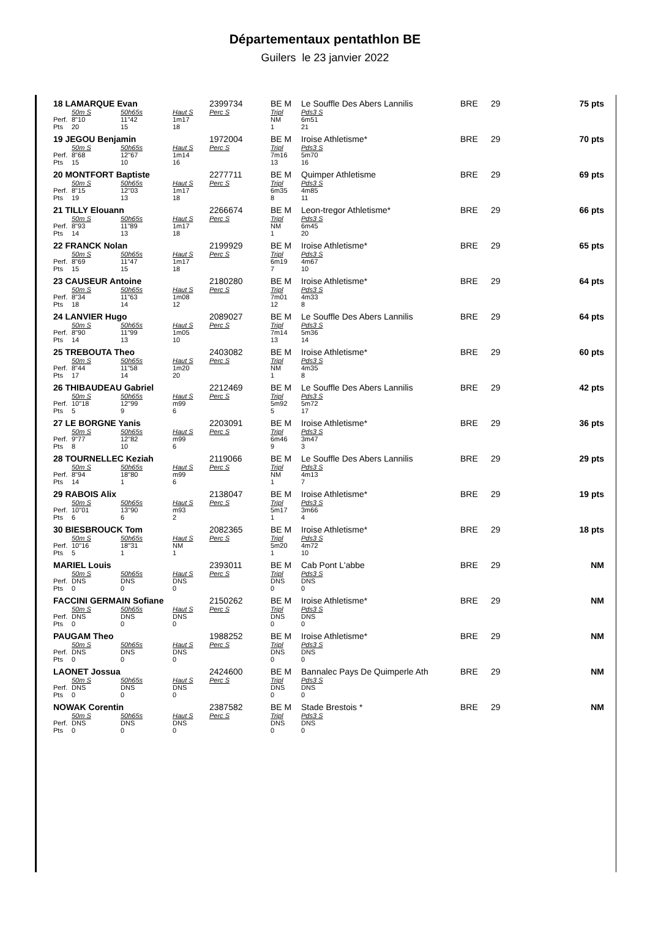Départementaux pentathlon BE
Guilers le 23 janvier 2022
| 18 LAMARQUE Evan | | | | 2399734 | BE M | Le Souffle Des Abers Lannilis | BRE | 29 | 75 pts |
| | 50m S | 50h65s | Haut S | Perc S | Tripl | Pds3 S | | | |
| Perf. | 8"10 | 11"42 | 1m17 | | NM | 6m51 | | | |
| Pts | 20 | 15 | 18 | | 1 | 21 | | | |
| 19 JEGOU Benjamin | | | | 1972004 | BE M | Iroise Athletisme* | BRE | 29 | 70 pts |
| | 50m S | 50h65s | Haut S | Perc S | Tripl | Pds3 S | | | |
| Perf. | 8"68 | 12"67 | 1m14 | | 7m16 | 5m70 | | | |
| Pts | 15 | 10 | 16 | | 13 | 16 | | | |
| 20 MONTFORT Baptiste | | | | 2277711 | BE M | Quimper Athletisme | BRE | 29 | 69 pts |
| | 50m S | 50h65s | Haut S | Perc S | Tripl | Pds3 S | | | |
| Perf. | 8"15 | 12"03 | 1m17 | | 6m35 | 4m85 | | | |
| Pts | 19 | 13 | 18 | | 8 | 11 | | | |
| 21 TILLY Elouann | | | | 2266674 | BE M | Leon-tregor Athletisme* | BRE | 29 | 66 pts |
| | 50m S | 50h65s | Haut S | Perc S | Tripl | Pds3 S | | | |
| Perf. | 8"93 | 11"89 | 1m17 | | NM | 6m45 | | | |
| Pts | 14 | 13 | 18 | | 1 | 20 | | | |
| 22 FRANCK Nolan | | | | 2199929 | BE M | Iroise Athletisme* | BRE | 29 | 65 pts |
| | 50m S | 50h65s | Haut S | Perc S | Tripl | Pds3 S | | | |
| Perf. | 8"69 | 11"47 | 1m17 | | 6m19 | 4m67 | | | |
| Pts | 15 | 15 | 18 | | 7 | 10 | | | |
| 23 CAUSEUR Antoine | | | | 2180280 | BE M | Iroise Athletisme* | BRE | 29 | 64 pts |
| | 50m S | 50h65s | Haut S | Perc S | Tripl | Pds3 S | | | |
| Perf. | 8"34 | 11"63 | 1m08 | | 7m01 | 4m33 | | | |
| Pts | 18 | 14 | 12 | | 12 | 8 | | | |
| 24 LANVIER Hugo | | | | 2089027 | BE M | Le Souffle Des Abers Lannilis | BRE | 29 | 64 pts |
| | 50m S | 50h65s | Haut S | Perc S | Tripl | Pds3 S | | | |
| Perf. | 8"90 | 11"99 | 1m05 | | 7m14 | 5m36 | | | |
| Pts | 14 | 13 | 10 | | 13 | 14 | | | |
| 25 TREBOUTA Theo | | | | 2403082 | BE M | Iroise Athletisme* | BRE | 29 | 60 pts |
| | 50m S | 50h65s | Haut S | Perc S | Tripl | Pds3 S | | | |
| Perf. | 8"44 | 11"58 | 1m20 | | NM | 4m35 | | | |
| Pts | 17 | 14 | 20 | | 1 | 8 | | | |
| 26 THIBAUDEAU Gabriel | | | | 2212469 | BE M | Le Souffle Des Abers Lannilis | BRE | 29 | 42 pts |
| | 50m S | 50h65s | Haut S | Perc S | Tripl | Pds3 S | | | |
| Perf. | 10"18 | 12"99 | m99 | | 5m92 | 5m72 | | | |
| Pts | 5 | 9 | 6 | | 5 | 17 | | | |
| 27 LE BORGNE Yanis | | | | 2203091 | BE M | Iroise Athletisme* | BRE | 29 | 36 pts |
| | 50m S | 50h65s | Haut S | Perc S | Tripl | Pds3 S | | | |
| Perf. | 9"77 | 12"82 | m99 | | 6m46 | 3m47 | | | |
| Pts | 8 | 10 | 6 | | 9 | 3 | | | |
| 28 TOURNELLEC Keziah | | | | 2119066 | BE M | Le Souffle Des Abers Lannilis | BRE | 29 | 29 pts |
| | 50m S | 50h65s | Haut S | Perc S | Tripl | Pds3 S | | | |
| Perf. | 8"94 | 18"80 | m99 | | NM | 4m13 | | | |
| Pts | 14 | 1 | 6 | | 1 | 7 | | | |
| 29 RABOIS Alix | | | | 2138047 | BE M | Iroise Athletisme* | BRE | 29 | 19 pts |
| | 50m S | 50h65s | Haut S | Perc S | Tripl | Pds3 S | | | |
| Perf. | 10"01 | 13"90 | m93 | | 5m17 | 3m66 | | | |
| Pts | 6 | 6 | 2 | | 1 | 4 | | | |
| 30 BIESBROUCK Tom | | | | 2082365 | BE M | Iroise Athletisme* | BRE | 29 | 18 pts |
| | 50m S | 50h65s | Haut S | Perc S | Tripl | Pds3 S | | | |
| Perf. | 10"16 | 18"31 | NM | | 5m20 | 4m72 | | | |
| Pts | 5 | 1 | 1 | | 1 | 10 | | | |
| MARIEL Louis | | | | 2393011 | BE M | Cab Pont L'abbe | BRE | 29 | NM |
| | 50m S | 50h65s | Haut S | Perc S | Tripl | Pds3 S | | | |
| Perf. | DNS | DNS | DNS | | DNS | DNS | | | |
| Pts | 0 | 0 | 0 | | 0 | 0 | | | |
| FACCINI GERMAIN Sofiane | | | | 2150262 | BE M | Iroise Athletisme* | BRE | 29 | NM |
| | 50m S | 50h65s | Haut S | Perc S | Tripl | Pds3 S | | | |
| Perf. | DNS | DNS | DNS | | DNS | DNS | | | |
| Pts | 0 | 0 | 0 | | 0 | 0 | | | |
| PAUGAM Theo | | | | 1988252 | BE M | Iroise Athletisme* | BRE | 29 | NM |
| | 50m S | 50h65s | Haut S | Perc S | Tripl | Pds3 S | | | |
| Perf. | DNS | DNS | DNS | | DNS | DNS | | | |
| Pts | 0 | 0 | 0 | | 0 | 0 | | | |
| LAONET Jossua | | | | 2424600 | BE M | Bannalec Pays De Quimperle Ath | BRE | 29 | NM |
| | 50m S | 50h65s | Haut S | Perc S | Tripl | Pds3 S | | | |
| Perf. | DNS | DNS | DNS | | DNS | DNS | | | |
| Pts | 0 | 0 | 0 | | 0 | 0 | | | |
| NOWAK Corentin | | | | 2387582 | BE M | Stade Brestois * | BRE | 29 | NM |
| | 50m S | 50h65s | Haut S | Perc S | Tripl | Pds3 S | | | |
| Perf. | DNS | DNS | DNS | | DNS | DNS | | | |
| Pts | 0 | 0 | 0 | | 0 | 0 | | | |